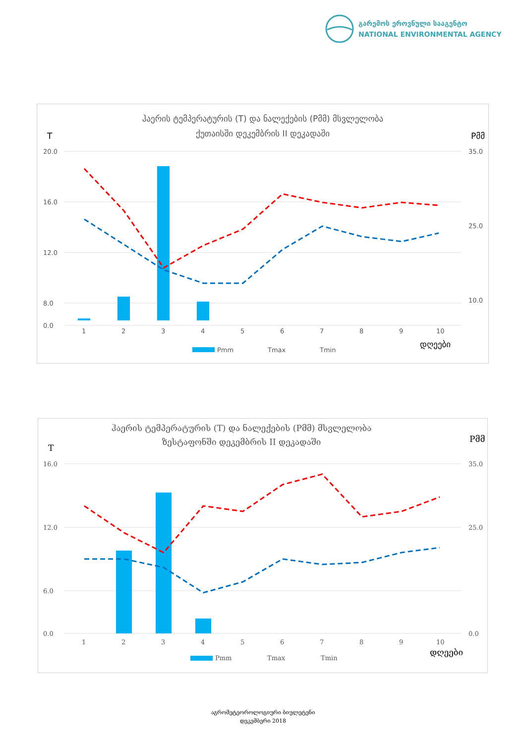გარემოს ეროვნული სააგენტო
NATIONAL ENVIRONMENTAL AGENCY
ჰაერის ტემპერატურის (T) და ნალექების (Pმმ) მსვლელობა
ქუთაისში დეკემბრის II დეკადაში
T
Pმმ
20.0
16.0
12.0
8.0
0.0
35.0
25.0
10.0
1
2
3
4
5
6
7
8
9
10
Pmm
Tmax
Tmin
დღეები
ჰაერის ტემპერატურის (T) და ნალექების (Pმმ) მსვლელობა
ზესტაფონში დეკემბრის II დეკადაში
T
Pმმ
16.0
12.0
6.0
0.0
35.0
25.0
0.0
1
2
3
4
5
6
7
8
9
10
Pmm
Tmax
Tmin
დღეები
აგრომეტეოროლოგიური ბიულეტენი
დეკემბერი 2018